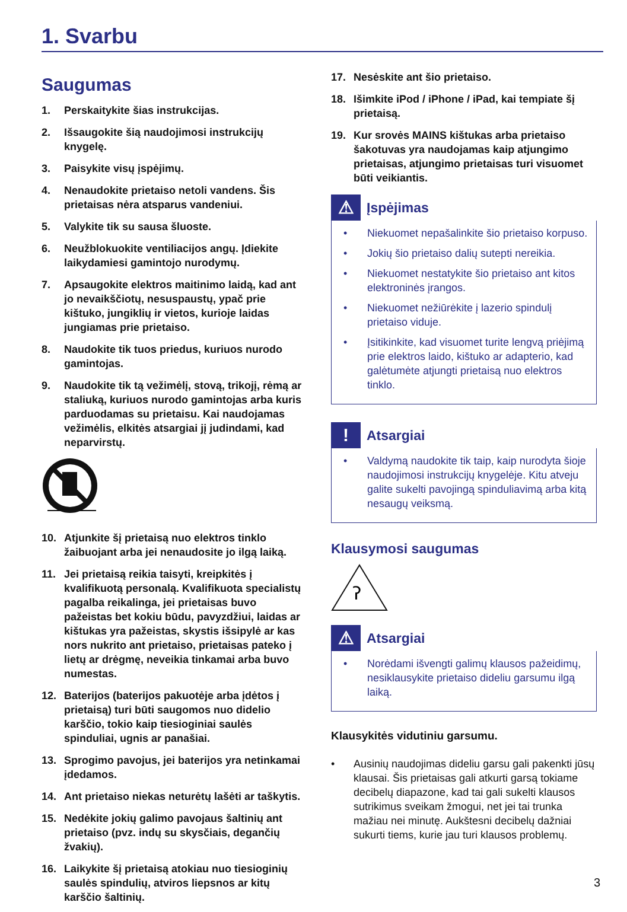1. Svarbu
Saugumas
1. Perskaitykite šias instrukcijas.
2. Išsaugokite šią naudojimosi instrukcijų knygelę.
3. Paisykite visų įspėjimų.
4. Nenaudokite prietaiso netoli vandens. Šis prietaisas nėra atsparus vandeniui.
5. Valykite tik su sausa šluoste.
6. Neužblokuokite ventiliacijos angų. Įdiekite laikydamiesi gamintojo nurodymų.
7. Apsaugokite elektros maitinimo laidą, kad ant jo nevaikščiotų, nesuspaustų, ypač prie kištuko, jungiklių ir vietos, kurioje laidas jungiamas prie prietaiso.
8. Naudokite tik tuos priedus, kuriuos nurodo gamintojas.
9. Naudokite tik tą vežimėlį, stovą, trikojį, rėmą ar staliuką, kuriuos nurodo gamintojas arba kuris parduodamas su prietaisu. Kai naudojamas vežimėlis, elkitės atsargiai jį judindami, kad neparvirstų.
10. Atjunkite šį prietaisą nuo elektros tinklo žaibuojant arba jei nenaudosite jo ilgą laiką.
11. Jei prietaisą reikia taisyti, kreipkitės į kvalifikuotą personalą. Kvalifikuota specialistų pagalba reikalinga, jei prietaisas buvo pažeistas bet kokiu būdu, pavyzdžiui, laidas ar kištukas yra pažeistas, skystis išsipylė ar kas nors nukrito ant prietaiso, prietaisas pateko į lietų ar drėgmę, neveikia tinkamai arba buvo numestas.
12. Baterijos (baterijos pakuotėje arba įdėtos į prietaisą) turi būti saugomos nuo didelio karščio, tokio kaip tiesioginiai saulės spinduliai, ugnis ar panašiai.
13. Sprogimo pavojus, jei baterijos yra netinkamai įdedamos.
14. Ant prietaiso niekas neturėtų lašėti ar taškytis.
15. Nedėkite jokių galimo pavojaus šaltinių ant prietaiso (pvz. indų su skysčiais, degančių žvakių).
16. Laikykite šį prietaisą atokiau nuo tiesioginių saulės spindulių, atviros liepsnos ar kitų karščio šaltinių.
17. Nesėskite ant šio prietaiso.
18. Išimkite iPod / iPhone / iPad, kai tempiate šį prietaisą.
19. Kur srovės MAINS kištukas arba prietaiso šakotuvas yra naudojamas kaip atjungimo prietaisas, atjungimo prietaisas turi visuomet būti veikiantis.
⚠
Įspėjimas
• Niekuomet nepašalinkite šio prietaiso korpuso.
• Jokių šio prietaiso dalių sutepti nereikia.
• Niekuomet nestatykite šio prietaiso ant kitos elektroninės įrangos.
• Niekuomet nežiūrėkite į lazerio spindulį prietaiso viduje.
• Įsitikinkite, kad visuomet turite lengvą priėjimą prie elektros laido, kištuko ar adapterio, kad galėtumėte atjungti prietaisą nuo elektros tinklo.
!
Atsargiai
• Valdymą naudokite tik taip, kaip nurodyta šioje naudojimosi instrukcijų knygelėje. Kitu atveju galite sukelti pavojingą spinduliavimą arba kitą nesaugų veiksmą.
Klausymosi saugumas
ʔ
⚠
Atsargiai
• Norėdami išvengti galimų klausos pažeidimų, nesiklausykite prietaiso dideliu garsumu ilgą laiką.
Klausykitės vidutiniu garsumu.
• Ausinių naudojimas dideliu garsu gali pakenkti jūsų klausai. Šis prietaisas gali atkurti garsą tokiame decibelų diapazone, kad tai gali sukelti klausos sutrikimus sveikam žmogui, net jei tai trunka mažiau nei minutę. Aukštesni decibelų dažniai sukurti tiems, kurie jau turi klausos problemų.
3